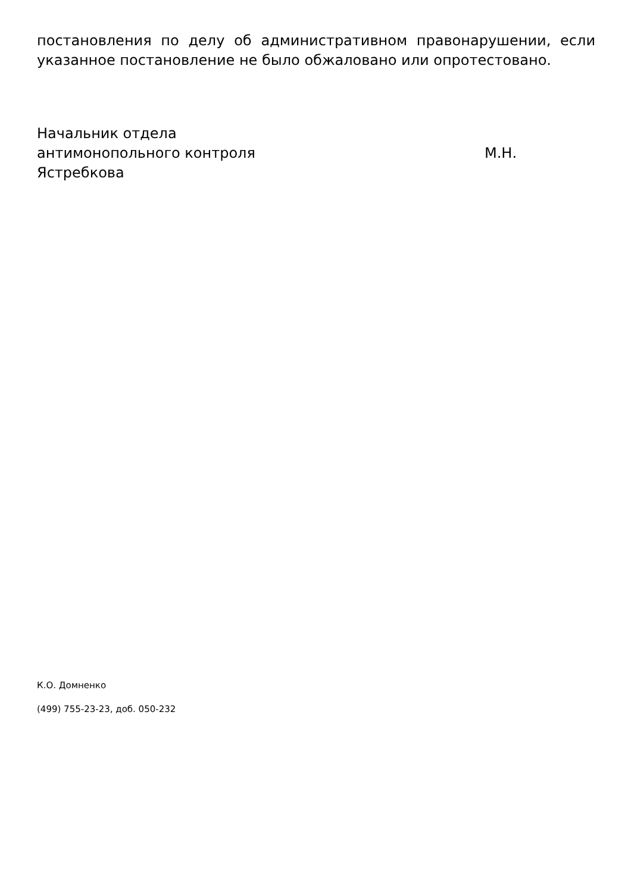постановления по делу об административном правонарушении, если указанное постановление не было обжаловано или опротестовано.
Начальник отдела
антимонопольного контроля М.Н.
Ястребкова
К.О. Домненко
(499) 755-23-23, доб. 050-232